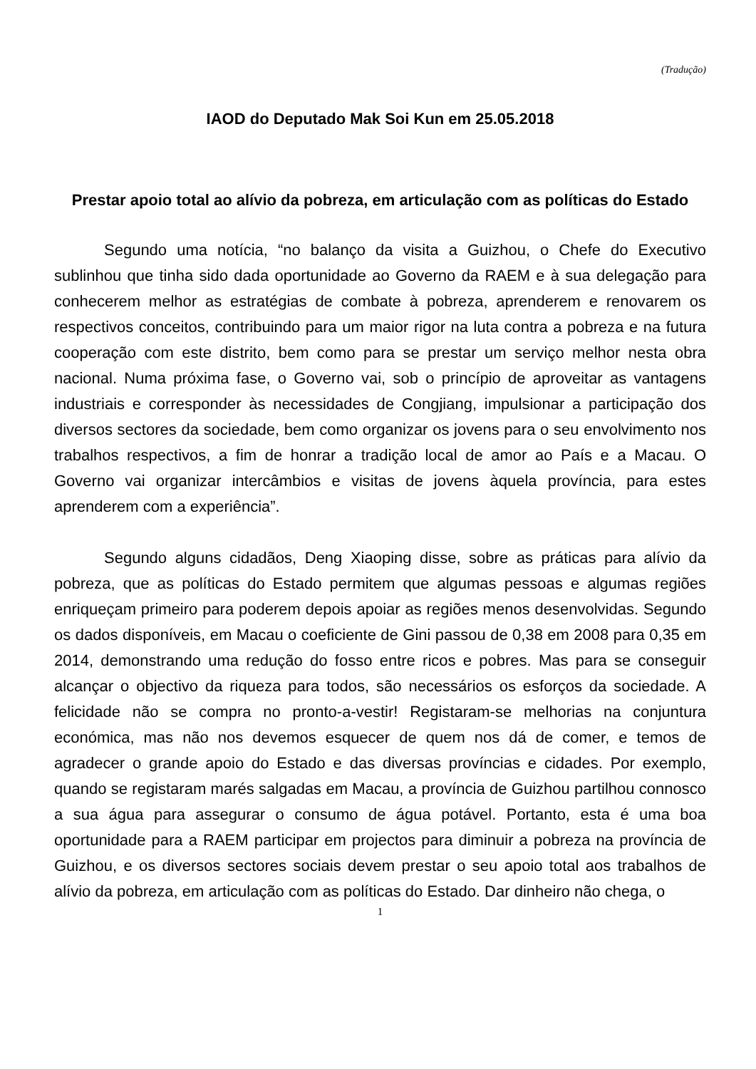(Tradução)
IAOD do Deputado Mak Soi Kun em 25.05.2018
Prestar apoio total ao alívio da pobreza, em articulação com as políticas do Estado
Segundo uma notícia, “no balanço da visita a Guizhou, o Chefe do Executivo sublinhou que tinha sido dada oportunidade ao Governo da RAEM e à sua delegação para conhecerem melhor as estratégias de combate à pobreza, aprenderem e renovarem os respectivos conceitos, contribuindo para um maior rigor na luta contra a pobreza e na futura cooperação com este distrito, bem como para se prestar um serviço melhor nesta obra nacional. Numa próxima fase, o Governo vai, sob o princípio de aproveitar as vantagens industriais e corresponder às necessidades de Congjiang, impulsionar a participação dos diversos sectores da sociedade, bem como organizar os jovens para o seu envolvimento nos trabalhos respectivos, a fim de honrar a tradição local de amor ao País e a Macau. O Governo vai organizar intercâmbios e visitas de jovens àquela província, para estes aprenderem com a experiência”.
Segundo alguns cidadãos, Deng Xiaoping disse, sobre as práticas para alívio da pobreza, que as políticas do Estado permitem que algumas pessoas e algumas regiões enriqueçam primeiro para poderem depois apoiar as regiões menos desenvolvidas. Segundo os dados disponíveis, em Macau o coeficiente de Gini passou de 0,38 em 2008 para 0,35 em 2014, demonstrando uma redução do fosso entre ricos e pobres. Mas para se conseguir alcançar o objectivo da riqueza para todos, são necessários os esforços da sociedade. A felicidade não se compra no pronto-a-vestir! Registaram-se melhorias na conjuntura económica, mas não nos devemos esquecer de quem nos dá de comer, e temos de agradecer o grande apoio do Estado e das diversas províncias e cidades. Por exemplo, quando se registaram marés salgadas em Macau, a província de Guizhou partilhou connosco a sua água para assegurar o consumo de água potável. Portanto, esta é uma boa oportunidade para a RAEM participar em projectos para diminuir a pobreza na província de Guizhou, e os diversos sectores sociais devem prestar o seu apoio total aos trabalhos de alívio da pobreza, em articulação com as políticas do Estado. Dar dinheiro não chega, o
1